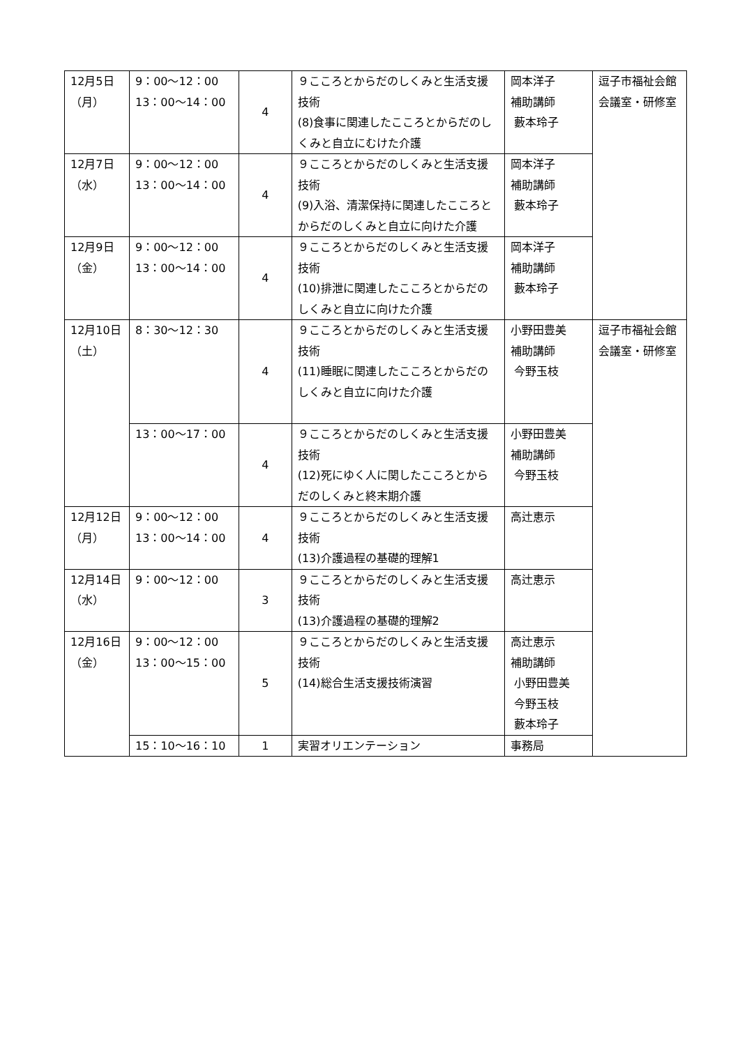| 12月5日（月） | 9：00～12：00 13：00～14：00 | 4 | ９こころとからだのしくみと生活支援技術 (8)食事に関連したこころとからだのしくみと自立にむけた介護 | 岡本洋子 補助講師 藪本玲子 | 逗子市福祉会館 会議室・研修室 |
| 12月7日（水） | 9：00～12：00 13：00～14：00 | 4 | ９こころとからだのしくみと生活支援技術 (9)入浴、清潔保持に関連したこころとからだのしくみと自立に向けた介護 | 岡本洋子 補助講師 藪本玲子 | |
| 12月9日（金） | 9：00～12：00 13：00～14：00 | 4 | ９こころとからだのしくみと生活支援技術 (10)排泄に関連したこころとからだのしくみと自立に向けた介護 | 岡本洋子 補助講師 藪本玲子 | |
| 12月10日（土） | 8：30～12：30 | 4 | ９こころとからだのしくみと生活支援技術 (11)睡眠に関連したこころとからだのしくみと自立に向けた介護 | 小野田豊美 補助講師 今野玉枝 | 逗子市福祉会館 会議室・研修室 |
| | 13：00～17：00 | 4 | ９こころとからだのしくみと生活支援技術 (12)死にゆく人に関したこころとからだのしくみと終末期介護 | 小野田豊美 補助講師 今野玉枝 | |
| 12月12日（月） | 9：00～12：00 13：00～14：00 | 4 | ９こころとからだのしくみと生活支援技術 (13)介護過程の基礎的理解1 | 高辻恵示 | |
| 12月14日（水） | 9：00～12：00 | 3 | ９こころとからだのしくみと生活支援技術 (13)介護過程の基礎的理解2 | 高辻恵示 | |
| 12月16日（金） | 9：00～12：00 13：00～15：00 | 5 | ９こころとからだのしくみと生活支援技術 (14)総合生活支援技術演習 | 高辻恵示 補助講師 小野田豊美 今野玉枝 藪本玲子 | |
| | 15：10～16：10 | 1 | 実習オリエンテーション | 事務局 | |